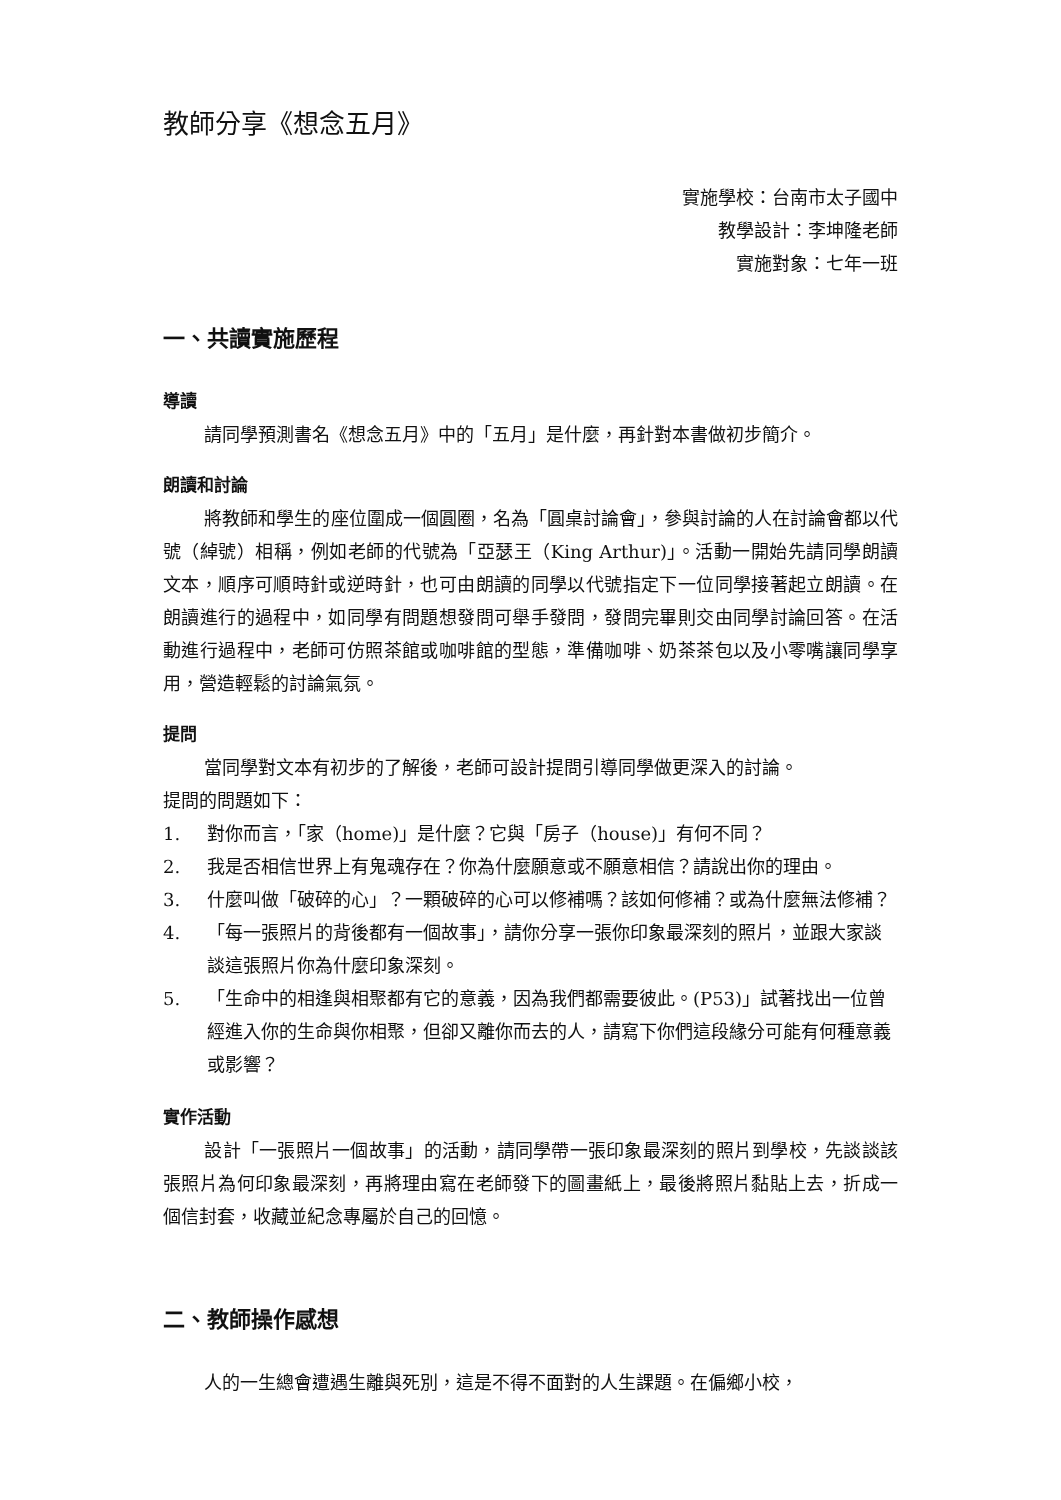教師分享《想念五月》
實施學校：台南市太子國中
教學設計：李坤隆老師
實施對象：七年一班
一、共讀實施歷程
導讀
請同學預測書名《想念五月》中的「五月」是什麼，再針對本書做初步簡介。
朗讀和討論
將教師和學生的座位圍成一個圓圈，名為「圓桌討論會」，參與討論的人在討論會都以代號（綽號）相稱，例如老師的代號為「亞瑟王（King Arthur)」。活動一開始先請同學朗讀文本，順序可順時針或逆時針，也可由朗讀的同學以代號指定下一位同學接著起立朗讀。在朗讀進行的過程中，如同學有問題想發問可舉手發問，發問完畢則交由同學討論回答。在活動進行過程中，老師可仿照茶館或咖啡館的型態，準備咖啡、奶茶茶包以及小零嘴讓同學享用，營造輕鬆的討論氣氛。
提問
當同學對文本有初步的了解後，老師可設計提問引導同學做更深入的討論。
提問的問題如下：
1. 對你而言，「家（home)」是什麼？它與「房子（house)」有何不同？
2. 我是否相信世界上有鬼魂存在？你為什麼願意或不願意相信？請說出你的理由。
3. 什麼叫做「破碎的心」？一顆破碎的心可以修補嗎？該如何修補？或為什麼無法修補？
4. 「每一張照片的背後都有一個故事」，請你分享一張你印象最深刻的照片，並跟大家談談這張照片你為什麼印象深刻。
5. 「生命中的相逢與相聚都有它的意義，因為我們都需要彼此。(P53)」試著找出一位曾經進入你的生命與你相聚，但卻又離你而去的人，請寫下你們這段緣分可能有何種意義或影響？
實作活動
設計「一張照片一個故事」的活動，請同學帶一張印象最深刻的照片到學校，先談談該張照片為何印象最深刻，再將理由寫在老師發下的圖畫紙上，最後將照片黏貼上去，折成一個信封套，收藏並紀念專屬於自己的回憶。
二、教師操作感想
人的一生總會遭遇生離與死別，這是不得不面對的人生課題。在偏鄉小校，